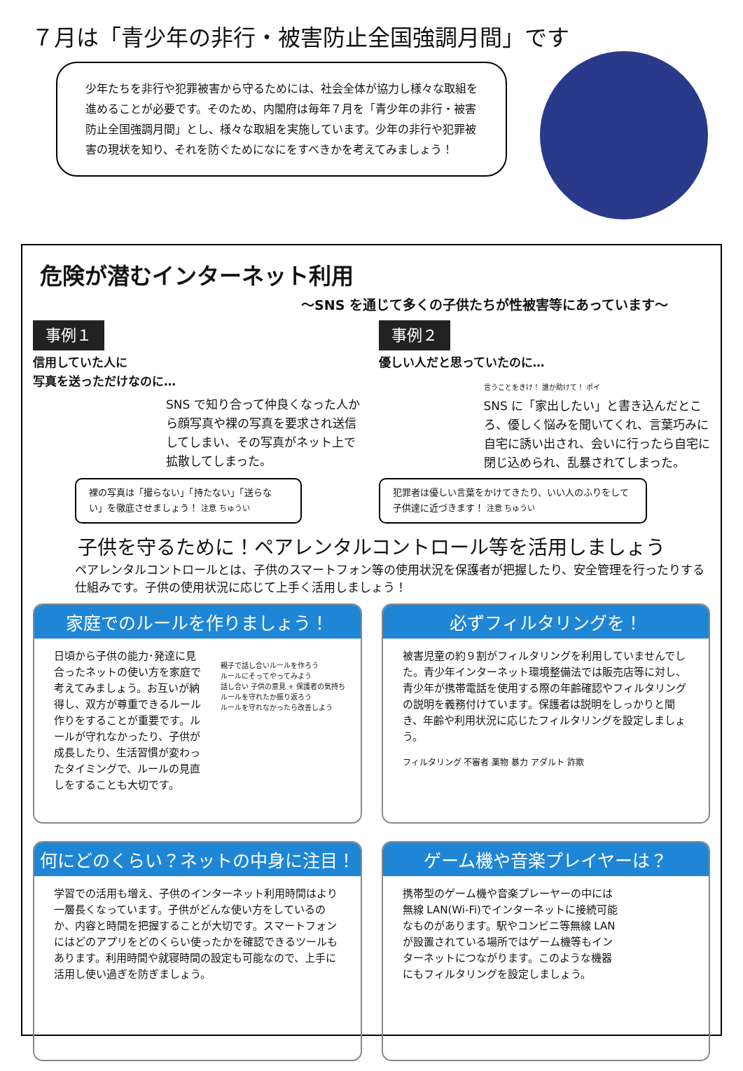７月は「青少年の非行・被害防止全国強調月間」です
少年たちを非行や犯罪被害から守るためには、社会全体が協力し様々な取組を進めることが必要です。そのため、内閣府は毎年７月を「青少年の非行・被害防止全国強調月間」とし、様々な取組を実施しています。少年の非行や犯罪被害の現状を知り、それを防ぐためになにをすべきかを考えてみましょう！
危険が潜むインターネット利用
～SNS を通じて多くの子供たちが性被害等にあっています～
事例１
信用していた人に
写真を送っただけなのに…
SNS で知り合って仲良くなった人から顔写真や裸の写真を要求され送信してしまい、その写真がネット上で拡散してしまった。
事例２
優しい人だと思っていたのに…
言うことをきけ！ 誰か助けて！ ポイ
SNS に「家出したい」と書き込んだところ、優しく悩みを聞いてくれ、言葉巧みに自宅に誘い出され、会いに行ったら自宅に閉じ込められ、乱暴されてしまった。
裸の写真は「撮らない」「持たない」「送らない」を徹底させましょう！ 注意 ちゅうい
犯罪者は優しい言葉をかけてきたり、いい人のふりをして子供達に近づきます！ 注意 ちゅうい
子供を守るために！ペアレンタルコントロール等を活用しましょう
ペアレンタルコントロールとは、子供のスマートフォン等の使用状況を保護者が把握したり、安全管理を行ったりする仕組みです。子供の使用状況に応じて上手く活用しましょう！
家庭でのルールを作りましょう！
日頃から子供の能力･発達に見合ったネットの使い方を家庭で考えてみましょう。お互いが納得し、双方が尊重できるルール作りをすることが重要です。ルールが守れなかったり、子供が成長したり、生活習慣が変わったタイミングで、ルールの見直しをすることも大切です。
親子で話し合いルールを作ろう
ルールにそってやってみよう
話し合い 子供の意見 + 保護者の気持ち
ルールを守れたか振り返ろう
ルールを守れなかったら改善しよう
必ずフィルタリングを！
被害児童の約９割がフィルタリングを利用していませんでした。青少年インターネット環境整備法では販売店等に対し、青少年が携帯電話を使用する際の年齢確認やフィルタリングの説明を義務付けています。保護者は説明をしっかりと聞き、年齢や利用状況に応じたフィルタリングを設定しましょう。
フィルタリング 不審者 薬物 暴力 アダルト 詐欺
何にどのくらい？ネットの中身に注目！
学習での活用も増え、子供のインターネット利用時間はより一層長くなっています。子供がどんな使い方をしているのか、内容と時間を把握することが大切です。スマートフォンにはどのアプリをどのくらい使ったかを確認できるツールもあります。利用時間や就寝時間の設定も可能なので、上手に活用し使い過ぎを防ぎましょう。
ゲーム機や音楽プレイヤーは？
携帯型のゲーム機や音楽プレーヤーの中には無線 LAN(Wi-Fi)でインターネットに接続可能なものがあります。駅やコンビニ等無線 LAN が設置されている場所ではゲーム機等もインターネットにつながります。このような機器にもフィルタリングを設定しましょう。